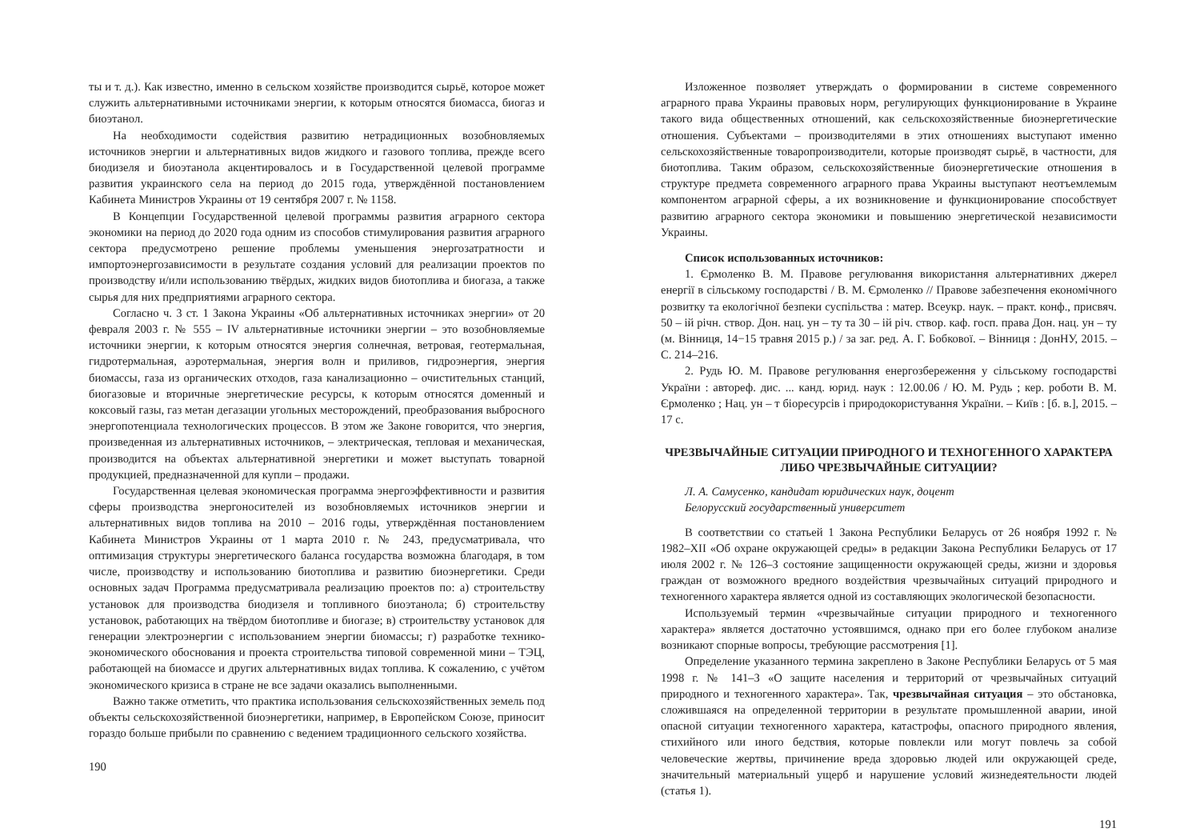ты и т. д.). Как известно, именно в сельском хозяйстве производится сырьё, которое может служить альтернативными источниками энергии, к которым относятся биомасса, биогаз и биоэтанол.
На необходимости содействия развитию нетрадиционных возобновляемых источников энергии и альтернативных видов жидкого и газового топлива, прежде всего биодизеля и биоэтанола акцентировалось и в Государственной целевой программе развития украинского села на период до 2015 года, утверждённой постановлением Кабинета Министров Украины от 19 сентября 2007 г. № 1158.
В Концепции Государственной целевой программы развития аграрного сектора экономики на период до 2020 года одним из способов стимулирования развития аграрного сектора предусмотрено решение проблемы уменьшения энергозатратности и импортоэнергозависимости в результате создания условий для реализации проектов по производству и/или использованию твёрдых, жидких видов биотоплива и биогаза, а также сырья для них предприятиями аграрного сектора.
Согласно ч. 3 ст. 1 Закона Украины «Об альтернативных источниках энергии» от 20 февраля 2003 г. № 555 – IV альтернативные источники энергии – это возобновляемые источники энергии, к которым относятся энергия солнечная, ветровая, геотермальная, гидротермальная, аэротермальная, энергия волн и приливов, гидроэнергия, энергия биомассы, газа из органических отходов, газа канализационно – очистительных станций, биогазовые и вторичные энергетические ресурсы, к которым относятся доменный и коксовый газы, газ метан дегазации угольных месторождений, преобразования выбросного энергопотенциала технологических процессов. В этом же Законе говорится, что энергия, произведенная из альтернативных источников, – электрическая, тепловая и механическая, производится на объектах альтернативной энергетики и может выступать товарной продукцией, предназначенной для купли – продажи.
Государственная целевая экономическая программа энергоэффективности и развития сферы производства энергоносителей из возобновляемых источников энергии и альтернативных видов топлива на 2010 – 2016 годы, утверждённая постановлением Кабинета Министров Украины от 1 марта 2010 г. № 243, предусматривала, что оптимизация структуры энергетического баланса государства возможна благодаря, в том числе, производству и использованию биотоплива и развитию биоэнергетики. Среди основных задач Программа предусматривала реализацию проектов по: а) строительству установок для производства биодизеля и топливного биоэтанола; б) строительству установок, работающих на твёрдом биотопливе и биогазе; в) строительству установок для генерации электроэнергии с использованием энергии биомассы; г) разработке технико-экономического обоснования и проекта строительства типовой современной мини – ТЭЦ, работающей на биомассе и других альтернативных видах топлива. К сожалению, с учётом экономического кризиса в стране не все задачи оказались выполненными.
Важно также отметить, что практика использования сельскохозяйственных земель под объекты сельскохозяйственной биоэнергетики, например, в Европейском Союзе, приносит гораздо больше прибыли по сравнению с ведением традиционного сельского хозяйства.
190
Изложенное позволяет утверждать о формировании в системе современного аграрного права Украины правовых норм, регулирующих функционирование в Украине такого вида общественных отношений, как сельскохозяйственные биоэнергетические отношения. Субъектами – производителями в этих отношениях выступают именно сельскохозяйственные товаропроизводители, которые производят сырьё, в частности, для биотоплива. Таким образом, сельскохозяйственные биоэнергетические отношения в структуре предмета современного аграрного права Украины выступают неотъемлемым компонентом аграрной сферы, а их возникновение и функционирование способствует развитию аграрного сектора экономики и повышению энергетической независимости Украины.
Список использованных источников:
1. Єрмоленко В. М. Правове регулювання використання альтернативних джерел енергії в сільському господарстві / В. М. Єрмоленко // Правове забезпечення економічного розвитку та екологічної безпеки суспільства : матер. Всеукр. наук. – практ. конф., присвяч. 50 – ій річн. створ. Дон. нац. ун – ту та 30 – ій річ. створ. каф. госп. права Дон. нац. ун – ту (м. Вінниця, 14−15 травня 2015 р.) / за заг. ред. А. Г. Бобкової. – Вінниця : ДонНУ, 2015. – С. 214–216.
2. Рудь Ю. М. Правове регулювання енергозбереження у сільському господарстві України : автореф. дис. ... канд. юрид. наук : 12.00.06 / Ю. М. Рудь ; кер. роботи В. М. Єрмоленко ; Нац. ун – т біоресурсів і природокористування України. – Київ : [б. в.], 2015. – 17 с.
ЧРЕЗВЫЧАЙНЫЕ СИТУАЦИИ ПРИРОДНОГО И ТЕХНОГЕННОГО ХАРАКТЕРА ЛИБО ЧРЕЗВЫЧАЙНЫЕ СИТУАЦИИ?
Л. А. Самусенко, кандидат юридических наук, доцент
Белорусский государственный университет
В соответствии со статьей 1 Закона Республики Беларусь от 26 ноября 1992 г. № 1982–XII «Об охране окружающей среды» в редакции Закона Республики Беларусь от 17 июля 2002 г. № 126–З состояние защищенности окружающей среды, жизни и здоровья граждан от возможного вредного воздействия чрезвычайных ситуаций природного и техногенного характера является одной из составляющих экологической безопасности.
Используемый термин «чрезвычайные ситуации природного и техногенного характера» является достаточно устоявшимся, однако при его более глубоком анализе возникают спорные вопросы, требующие рассмотрения [1].
Определение указанного термина закреплено в Законе Республики Беларусь от 5 мая 1998 г. № 141–З «О защите населения и территорий от чрезвычайных ситуаций природного и техногенного характера». Так, чрезвычайная ситуация – это обстановка, сложившаяся на определенной территории в результате промышленной аварии, иной опасной ситуации техногенного характера, катастрофы, опасного природного явления, стихийного или иного бедствия, которые повлекли или могут повлечь за собой человеческие жертвы, причинение вреда здоровью людей или окружающей среде, значительный материальный ущерб и нарушение условий жизнедеятельности людей (статья 1).
191